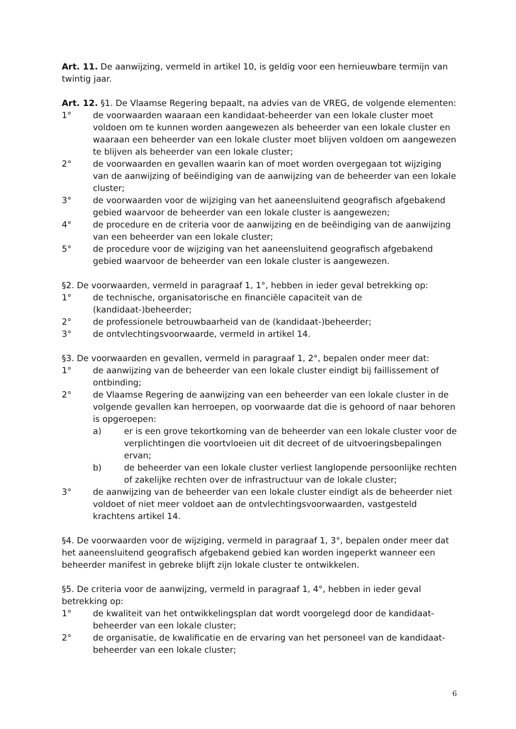Art. 11. De aanwijzing, vermeld in artikel 10, is geldig voor een hernieuwbare termijn van twintig jaar.
Art. 12. §1. De Vlaamse Regering bepaalt, na advies van de VREG, de volgende elementen:
1° de voorwaarden waaraan een kandidaat-beheerder van een lokale cluster moet voldoen om te kunnen worden aangewezen als beheerder van een lokale cluster en waaraan een beheerder van een lokale cluster moet blijven voldoen om aangewezen te blijven als beheerder van een lokale cluster;
2° de voorwaarden en gevallen waarin kan of moet worden overgegaan tot wijziging van de aanwijzing of beëindiging van de aanwijzing van de beheerder van een lokale cluster;
3° de voorwaarden voor de wijziging van het aaneensluitend geografisch afgebakend gebied waarvoor de beheerder van een lokale cluster is aangewezen;
4° de procedure en de criteria voor de aanwijzing en de beëindiging van de aanwijzing van een beheerder van een lokale cluster;
5° de procedure voor de wijziging van het aaneensluitend geografisch afgebakend gebied waarvoor de beheerder van een lokale cluster is aangewezen.
§2. De voorwaarden, vermeld in paragraaf 1, 1°, hebben in ieder geval betrekking op:
1° de technische, organisatorische en financiële capaciteit van de (kandidaat-)beheerder;
2° de professionele betrouwbaarheid van de (kandidaat-)beheerder;
3° de ontvlechtingsvoorwaarde, vermeld in artikel 14.
§3. De voorwaarden en gevallen, vermeld in paragraaf 1, 2°, bepalen onder meer dat:
1° de aanwijzing van de beheerder van een lokale cluster eindigt bij faillissement of ontbinding;
2° de Vlaamse Regering de aanwijzing van een beheerder van een lokale cluster in de volgende gevallen kan herroepen, op voorwaarde dat die is gehoord of naar behoren is opgeroepen:
a) er is een grove tekortkoming van de beheerder van een lokale cluster voor de verplichtingen die voortvloeien uit dit decreet of de uitvoeringsbepalingen ervan;
b) de beheerder van een lokale cluster verliest langlopende persoonlijke rechten of zakelijke rechten over de infrastructuur van de lokale cluster;
3° de aanwijzing van de beheerder van een lokale cluster eindigt als de beheerder niet voldoet of niet meer voldoet aan de ontvlechtingsvoorwaarden, vastgesteld krachtens artikel 14.
§4. De voorwaarden voor de wijziging, vermeld in paragraaf 1, 3°, bepalen onder meer dat het aaneensluitend geografisch afgebakend gebied kan worden ingeperkt wanneer een beheerder manifest in gebreke blijft zijn lokale cluster te ontwikkelen.
§5. De criteria voor de aanwijzing, vermeld in paragraaf 1, 4°, hebben in ieder geval betrekking op:
1° de kwaliteit van het ontwikkelingsplan dat wordt voorgelegd door de kandidaat-beheerder van een lokale cluster;
2° de organisatie, de kwalificatie en de ervaring van het personeel van de kandidaat-beheerder van een lokale cluster;
6